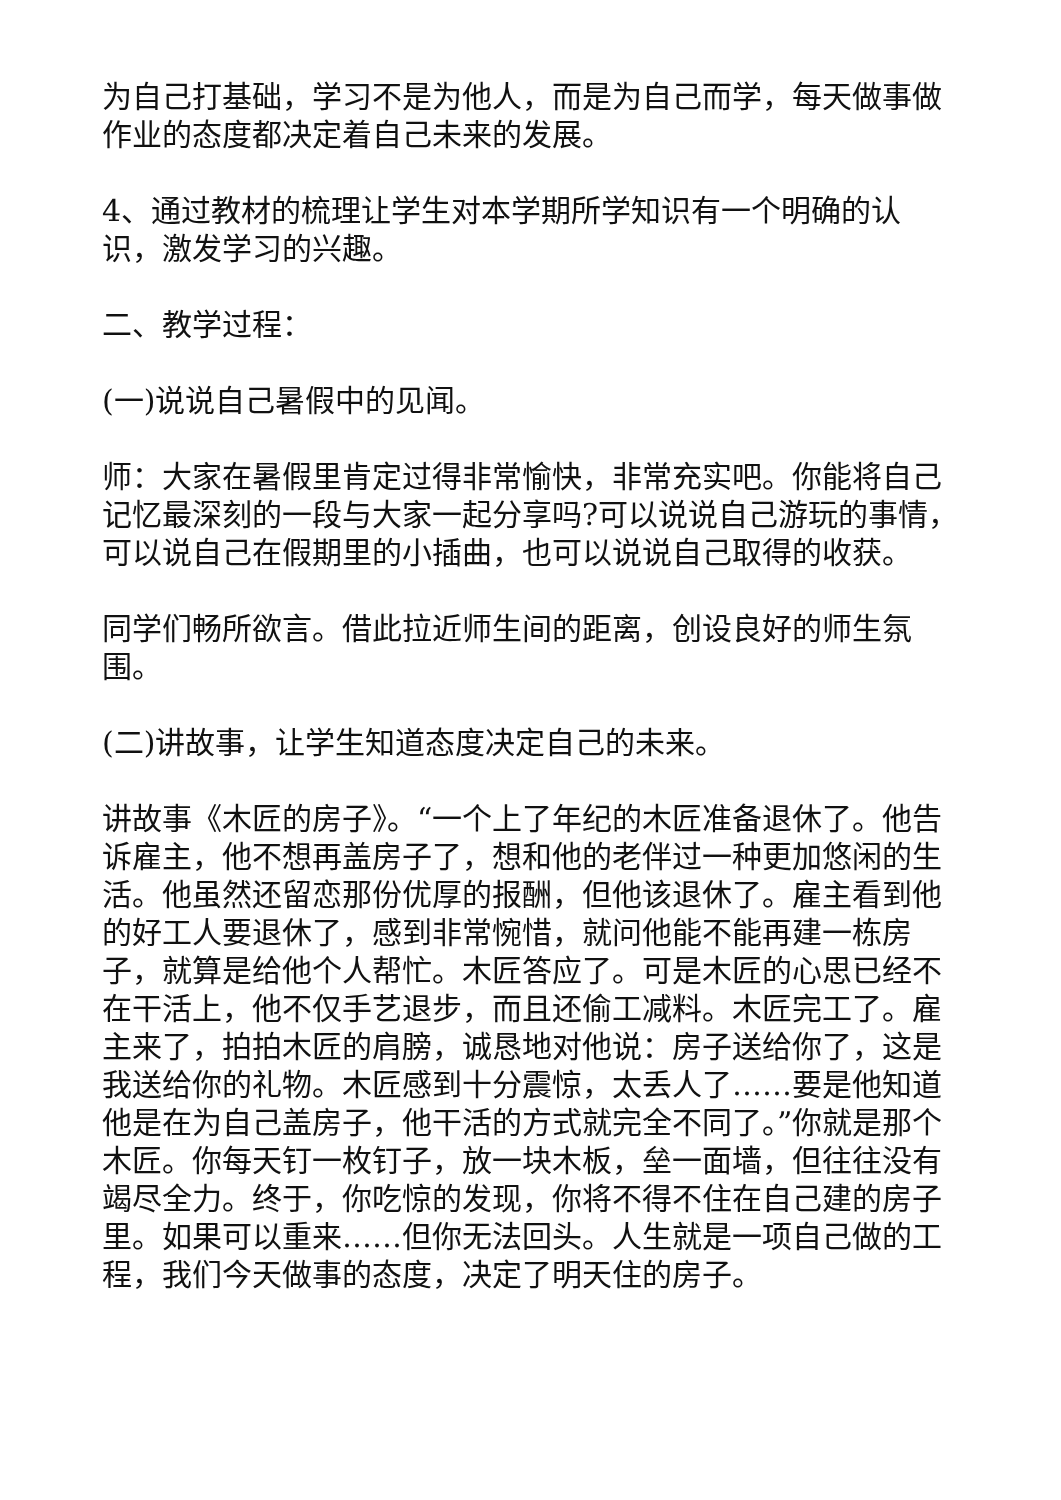为自己打基础，学习不是为他人，而是为自己而学，每天做事做作业的态度都决定着自己未来的发展。
4、通过教材的梳理让学生对本学期所学知识有一个明确的认识，激发学习的兴趣。
二、教学过程：
(一)说说自己暑假中的见闻。
师：大家在暑假里肯定过得非常愉快，非常充实吧。你能将自己记忆最深刻的一段与大家一起分享吗?可以说说自己游玩的事情，可以说自己在假期里的小插曲，也可以说说自己取得的收获。
同学们畅所欲言。借此拉近师生间的距离，创设良好的师生氛围。
(二)讲故事，让学生知道态度决定自己的未来。
讲故事《木匠的房子》。“一个上了年纪的木匠准备退休了。他告诉雇主，他不想再盖房子了，想和他的老伴过一种更加悠闲的生活。他虽然还留恋那份优厚的报酬，但他该退休了。雇主看到他的好工人要退休了，感到非常惋惜，就问他能不能再建一栋房子，就算是给他个人帮忙。木匠答应了。可是木匠的心思已经不在干活上，他不仅手艺退步，而且还偷工减料。木匠完工了。雇主来了，拍拍木匠的肩膀，诚恳地对他说：房子送给你了，这是我送给你的礼物。木匠感到十分震惊，太丢人了……要是他知道他是在为自己盖房子，他干活的方式就完全不同了。”你就是那个木匠。你每天钉一枚钉子，放一块木板，垒一面墙，但往往没有竭尽全力。终于，你吃惊的发现，你将不得不住在自己建的房子里。如果可以重来……但你无法回头。人生就是一项自己做的工程，我们今天做事的态度，决定了明天住的房子。